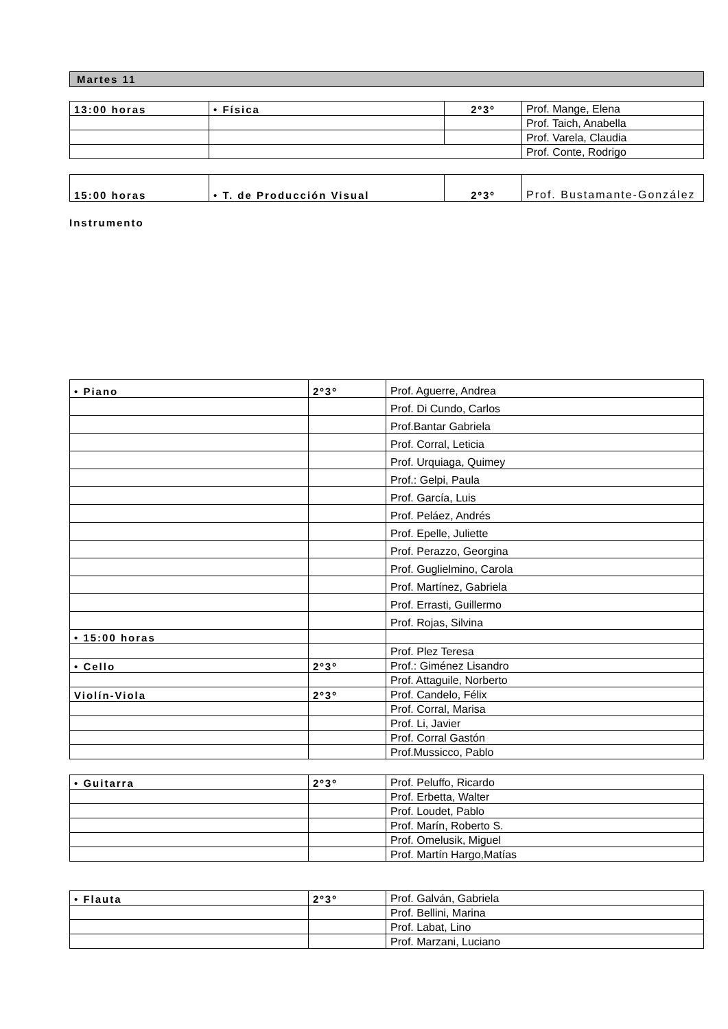Martes 11
| 13:00 horas | • Física | 2º3º | Prof. Mange, Elena |
| | | | Prof. Taich, Anabella |
| | | | Prof. Varela, Claudia |
| | | | Prof. Conte, Rodrigo |
| 15:00 horas | • T. de Producción Visual | 2º3º | Prof. Bustamante-González |
Instrumento
| • Piano | 2º3º | Prof. Aguerre, Andrea |
| | | Prof. Di Cundo, Carlos |
| | | Prof.Bantar Gabriela |
| | | Prof. Corral, Leticia |
| | | Prof. Urquiaga, Quimey |
| | | Prof.: Gelpi, Paula |
| | | Prof. García, Luis |
| | | Prof. Peláez, Andrés |
| | | Prof. Epelle, Juliette |
| | | Prof. Perazzo, Georgina |
| | | Prof. Guglielmino, Carola |
| | | Prof. Martínez, Gabriela |
| | | Prof. Errasti, Guillermo |
| | | Prof. Rojas, Silvina |
| • 15:00 horas | | |
| | | Prof. Plez Teresa |
| • Cello | 2º3º | Prof.: Giménez Lisandro |
| | | Prof. Attaguile, Norberto |
| Violín-Viola | 2º3º | Prof. Candelo, Félix |
| | | Prof. Corral, Marisa |
| | | Prof. Li, Javier |
| | | Prof. Corral Gastón |
| | | Prof.Mussicco, Pablo |
| • Guitarra | 2º3º | Prof. Peluffo, Ricardo |
| | | Prof. Erbetta, Walter |
| | | Prof. Loudet, Pablo |
| | | Prof. Marín, Roberto S. |
| | | Prof. Omelusik, Miguel |
| | | Prof. Martín Hargo,Matías |
| • Flauta | 2º3º | Prof. Galván, Gabriela |
| | | Prof. Bellini, Marina |
| | | Prof. Labat, Lino |
| | | Prof. Marzani, Luciano |